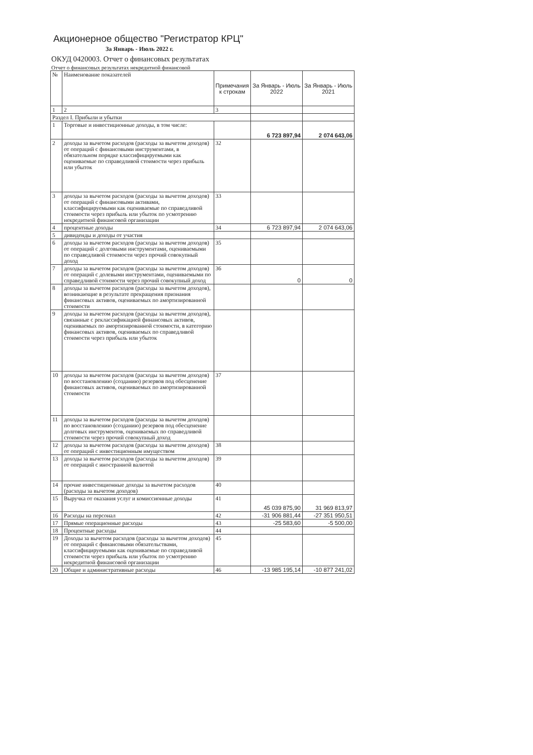Акционерное общество "Регистратор КРЦ"
За Январь - Июль 2022 г.
ОКУД 0420003. Отчет о финансовых результатах
Отчет о финансовых результатах некредитной финансовой
| № | Наименование показателей | Примечания к строкам | За Январь - Июль 2022 | За Январь - Июль 2021 |
| --- | --- | --- | --- | --- |
| 1 | 2 | 3 | | |
| Раздел I. Прибыли и убытки | | | | |
| 1 | Торговые и инвестиционные доходы, в том числе: | | 6 723 897,94 | 2 074 643,06 |
| 2 | доходы за вычетом расходов (расходы за вычетом доходов) от операций с финансовыми инструментами, в обязательном порядке классифицируемыми как оцениваемые по справедливой стоимости через прибыль или убыток | 32 | | |
| 3 | доходы за вычетом расходов (расходы за вычетом доходов) от операций с финансовыми активами, классифицируемыми как оцениваемые по справедливой стоимости через прибыль или убыток по усмотрению некредитной финансовой организации | 33 | | |
| 4 | процентные доходы | 34 | 6 723 897,94 | 2 074 643,06 |
| 5 | дивиденды и доходы от участия | | | |
| 6 | доходы за вычетом расходов (расходы за вычетом доходов) от операций с долговыми инструментами, оцениваемыми по справедливой стоимости через прочий совокупный доход | 35 | | |
| 7 | доходы за вычетом расходов (расходы за вычетом доходов) от операций с долевыми инструментами, оцениваемыми по справедливой стоимости через прочий совокупный доход | 36 | 0 | 0 |
| 8 | доходы за вычетом расходов (расходы за вычетом доходов), возникающие в результате прекращения признания финансовых активов, оцениваемых по амортизированной стоимости | | | |
| 9 | доходы за вычетом расходов (расходы за вычетом доходов), связанные с реклассификацией финансовых активов, оцениваемых по амортизированной стоимости, в категорию финансовых активов, оцениваемых по справедливой стоимости через прибыль или убыток | | | |
| 10 | доходы за вычетом расходов (расходы за вычетом доходов) по восстановлению (созданию) резервов под обесценение финансовых активов, оцениваемых по амортизированной стоимости | 37 | | |
| 11 | доходы за вычетом расходов (расходы за вычетом доходов) по восстановлению (созданию) резервов под обесценение долговых инструментов, оцениваемых по справедливой стоимости через прочий совокупный доход | | | |
| 12 | доходы за вычетом расходов (расходы за вычетом доходов) от операций с инвестиционным имуществом | 38 | | |
| 13 | доходы за вычетом расходов (расходы за вычетом доходов) от операций с иностранной валютой | 39 | | |
| 14 | прочие инвестиционные доходы за вычетом расходов (расходы за вычетом доходов) | 40 | | |
| 15 | Выручка от оказания услуг и комиссионные доходы | 41 | 45 039 875,90 | 31 969 813,97 |
| 16 | Расходы на персонал | 42 | -31 906 881,44 | -27 351 950,51 |
| 17 | Прямые операционные расходы | 43 | -25 583,60 | -5 500,00 |
| 18 | Процентные расходы | 44 | | |
| 19 | Доходы за вычетом расходов (расходы за вычетом доходов) от операций с финансовыми обязательствами, классифицируемыми как оцениваемые по справедливой стоимости через прибыль или убыток по усмотрению некредитной финансовой организации | 45 | | |
| 20 | Общие и административные расходы | 46 | -13 985 195,14 | -10 877 241,02 |